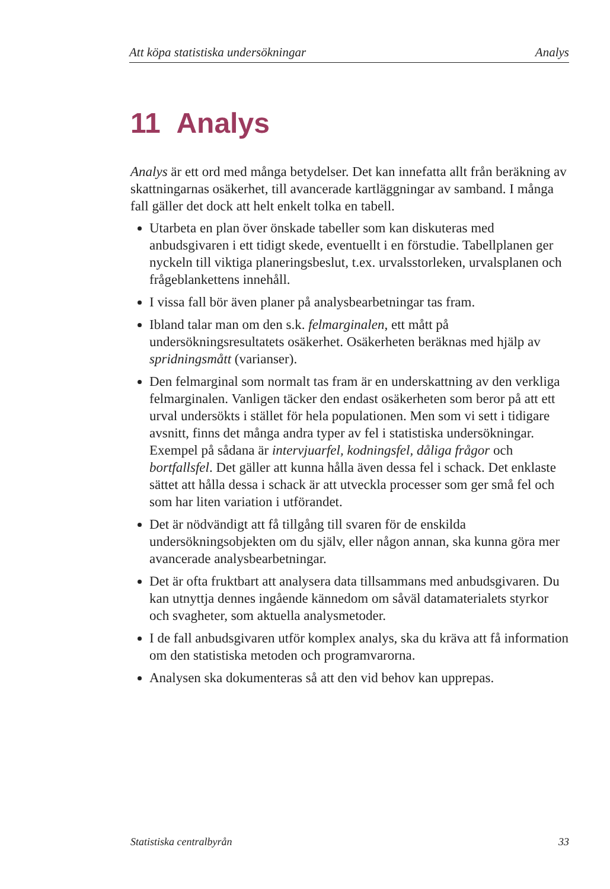Att köpa statistiska undersökningar Analys
11 Analys
Analys är ett ord med många betydelser. Det kan innefatta allt från beräkning av skattningarnas osäkerhet, till avancerade kartläggningar av samband. I många fall gäller det dock att helt enkelt tolka en tabell.
Utarbeta en plan över önskade tabeller som kan diskuteras med anbudsgivaren i ett tidigt skede, eventuellt i en förstudie. Tabellplanen ger nyckeln till viktiga planeringsbeslut, t.ex. urvalsstorleken, urvalsplanen och frågeblankettens innehåll.
I vissa fall bör även planer på analysbearbetningar tas fram.
Ibland talar man om den s.k. felmarginalen, ett mått på undersökningsresultatets osäkerhet. Osäkerheten beräknas med hjälp av spridningsmått (varianser).
Den felmarginal som normalt tas fram är en underskattning av den verkliga felmarginalen. Vanligen täcker den endast osäkerheten som beror på att ett urval undersökts i stället för hela populationen. Men som vi sett i tidigare avsnitt, finns det många andra typer av fel i statistiska undersökningar. Exempel på sådana är intervjuarfel, kodningsfel, dåliga frågor och bortfallsfel. Det gäller att kunna hålla även dessa fel i schack. Det enklaste sättet att hålla dessa i schack är att utveckla processer som ger små fel och som har liten variation i utförandet.
Det är nödvändigt att få tillgång till svaren för de enskilda undersökningsobjekten om du själv, eller någon annan, ska kunna göra mer avancerade analysbearbetningar.
Det är ofta fruktbart att analysera data tillsammans med anbudsgivaren. Du kan utnyttja dennes ingående kännedom om såväl datamaterialets styrkor och svagheter, som aktuella analysmetoder.
I de fall anbudsgivaren utför komplex analys, ska du kräva att få information om den statistiska metoden och programvarorna.
Analysen ska dokumenteras så att den vid behov kan upprepas.
Statistiska centralbyrån 33